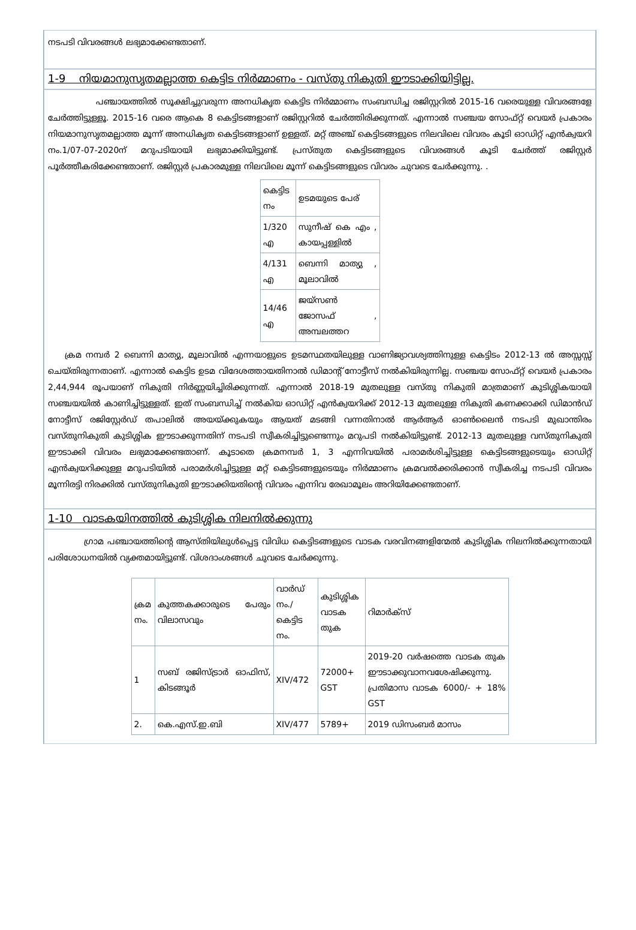നടപടി വിവരങ്ങൾ ലഭ്യമാക്കേണ്ടതാണ്.
1-9 നിയമാനുസൃതമല്ലാത്ത കെട്ടിട നിർമ്മാണം - വസ്തു നികുതി ഈടാക്കിയിട്ടില്ല.
പഞ്ചായത്തിൽ സൂക്ഷിച്ചുവരുന്ന അനധികൃത കെട്ടിട നിർമ്മാണം സംബന്ധിച്ച രജിസ്റ്ററിൽ 2015-16 വരെയുള്ള വിവരങ്ങളേ ചേർത്തിട്ടുള്ളൂ. 2015-16 വരെ ആകെ 8 കെട്ടിടങ്ങളാണ് രജിസ്റ്ററിൽ ചേർത്തിരിക്കുന്നത്. എന്നാൽ സഞ്ചയ സോഫ്റ്റ് വെയർ പ്രകാരം നിയമാനുസൃതമല്ലാത്ത മൂന്ന് അനധികൃത കെട്ടിടങ്ങളാണ് ഉള്ളത്. മറ്റ് അഞ്ച് കെട്ടിടങ്ങളുടെ നിലവിലെ വിവരം കൂടി ഓഡിറ്റ് എൻക്വയറി നം.1/07-07-2020ന് മറുപടിയായി ലഭ്യമാക്കിയിട്ടുണ്ട്. പ്രസ്തുത കെട്ടിടങ്ങളുടെ വിവരങ്ങൾ കൂടി ചേർത്ത് രജിസ്റ്റർ പൂർത്തീകരിക്കേണ്ടതാണ്. രജിസ്റ്റർ പ്രകാരമുള്ള നിലവിലെ മൂന്ന് കെട്ടിടങ്ങളുടെ വിവരം ചുവടെ ചേർക്കുന്നു. .
| കെട്ടിട നം | ഉടമയുടെ പേര് |
| 1/320 എ | സുനീഷ് കെ എം , കായപ്പള്ളിൽ |
| 4/131 എ | ബെന്നി മാത്യു , മൂലാവിൽ |
| 14/46 എ | ജയ്സൺ ജോസഫ് , അമ്പലത്തറ |
ക്രമ നമ്പർ 2 ബെന്നി മാത്യു, മൂലാവിൽ എന്നയാളുടെ ഉടമസ്ഥതയിലുള്ള വാണിജ്യാവശ്യത്തിനുള്ള കെട്ടിടം 2012-13 ൽ അസ്സസ്സ് ചെയ്തിരുന്നതാണ്. എന്നാൽ കെട്ടിട ഉടമ വിദേശത്തായതിനാൽ ഡിമാന്റ് നോട്ടീസ് നൽകിയിരുന്നില്ല. സഞ്ചയ സോഫ്റ്റ് വെയർ പ്രകാരം 2,44,944 രൂപയാണ് നികുതി നിർണ്ണയിച്ചിരിക്കുന്നത്. എന്നാൽ 2018-19 മുതലുള്ള വസ്തു നികുതി മാത്രമാണ് കുടിശ്ശികയായി സഞ്ചയയിൽ കാണിച്ചിട്ടുള്ളത്. ഇത് സംബന്ധിച്ച് നൽകിയ ഓഡിറ്റ് എൻക്വയറിക്ക് 2012-13 മുതലുള്ള നികുതി കണക്കാക്കി ഡിമാൻഡ് നോട്ടീസ് രജിസ്റ്റേർഡ് തപാലിൽ അയയ്ക്കുകയും ആയത് മടങ്ങി വന്നതിനാൽ ആർആർ ഓൺലൈൻ നടപടി മുഖാന്തിരം വസ്തുനികുതി കുടിശ്ശിക ഈടാക്കുന്നതിന് നടപടി സ്വീകരിച്ചിട്ടുണ്ടെന്നും മറുപടി നൽകിയിട്ടുണ്ട്. 2012-13 മുതലുള്ള വസ്തുനികുതി ഈടാക്കി വിവരം ലഭ്യമാക്കേണ്ടതാണ്. കൂടാതെ ക്രമനമ്പർ 1, 3 എന്നിവയിൽ പരാമർശിച്ചിട്ടുള്ള കെട്ടിടങ്ങളുടെയും ഓഡിറ്റ് എൻക്വയറിക്കുള്ള മറുപടിയിൽ പരാമർശിച്ചിട്ടുള്ള മറ്റ് കെട്ടിടങ്ങളുടെയും നിർമ്മാണം ക്രമവൽക്കരിക്കാൻ സ്വീകരിച്ച നടപടി വിവരം മൂന്നിരട്ടി നിരക്കിൽ വസ്തുനികുതി ഈടാക്കിയതിന്റെ വിവരം എന്നിവ രേഖാമൂലം അറിയിക്കേണ്ടതാണ്.
1-10 വാടകയിനത്തിൽ കുടിശ്ശിക നിലനിൽക്കുന്നു
ഗ്രാമ പഞ്ചായത്തിന്റെ ആസ്തിയിലുൾപ്പെട്ട വിവിധ കെട്ടിടങ്ങളുടെ വാടക വരവിനങ്ങളിന്മേൽ കുടിശ്ശിക നിലനിൽക്കുന്നതായി പരിശോധനയിൽ വ്യക്തമായിട്ടുണ്ട്. വിശദാംശങ്ങൾ ചുവടെ ചേർക്കുന്നു.
| ക്രമ നം. | കുത്തകക്കാരുടെ പേരും വിലാസവും | വാർഡ് നം./ കെട്ടിട നം. | കുടിശ്ശിക വാടക തുക | റിമാർക്സ് |
| 1 | സബ് രജിസ്ട്രാർ ഓഫിസ്, കിടങ്ങൂർ | XIV/472 | 72000+ GST | 2019-20 വർഷത്തെ വാടക തുക ഈടാക്കുവാനവശേഷിക്കുന്നു. പ്രതിമാസ വാടക 6000/- + 18% GST |
| 2. | കെ.എസ്.ഇ.ബി | XIV/477 | 5789+ | 2019 ഡിസംബർ മാസം |